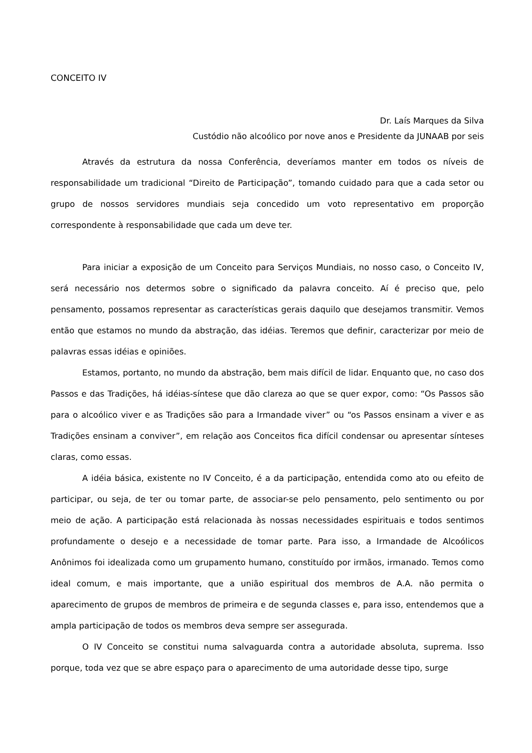CONCEITO IV
Dr. Laís Marques da Silva
Custódio não alcoólico por nove anos e Presidente da JUNAAB por seis
Através da estrutura da nossa Conferência, deveríamos manter em todos os níveis de responsabilidade um tradicional “Direito de Participação”, tomando cuidado para que a cada setor ou grupo de nossos servidores mundiais seja concedido um voto representativo em proporção correspondente à responsabilidade que cada um deve ter.
Para iniciar a exposição de um Conceito para Serviços Mundiais, no nosso caso, o Conceito IV, será necessário nos determos sobre o significado da palavra conceito. Aí é preciso que, pelo pensamento, possamos representar as características gerais daquilo que desejamos transmitir. Vemos então que estamos no mundo da abstração, das idéias. Teremos que definir, caracterizar por meio de palavras essas idéias e opiniões.
Estamos, portanto, no mundo da abstração, bem mais difícil de lidar. Enquanto que, no caso dos Passos e das Tradições, há idéias-síntese que dão clareza ao que se quer expor, como: “Os Passos são para o alcoólico viver e as Tradições são para a Irmandade viver” ou “os Passos ensinam a viver e as Tradições ensinam a conviver”, em relação aos Conceitos fica difícil condensar ou apresentar sínteses claras, como essas.
A idéia básica, existente no IV Conceito, é a da participação, entendida como ato ou efeito de participar, ou seja, de ter ou tomar parte, de associar-se pelo pensamento, pelo sentimento ou por meio de ação. A participação está relacionada às nossas necessidades espirituais e todos sentimos profundamente o desejo e a necessidade de tomar parte. Para isso, a Irmandade de Alcoólicos Anônimos foi idealizada como um grupamento humano, constituído por irmãos, irmanado. Temos como ideal comum, e mais importante, que a união espiritual dos membros de A.A. não permita o aparecimento de grupos de membros de primeira e de segunda classes e, para isso, entendemos que a ampla participação de todos os membros deva sempre ser assegurada.
O IV Conceito se constitui numa salvaguarda contra a autoridade absoluta, suprema. Isso porque, toda vez que se abre espaço para o aparecimento de uma autoridade desse tipo, surge